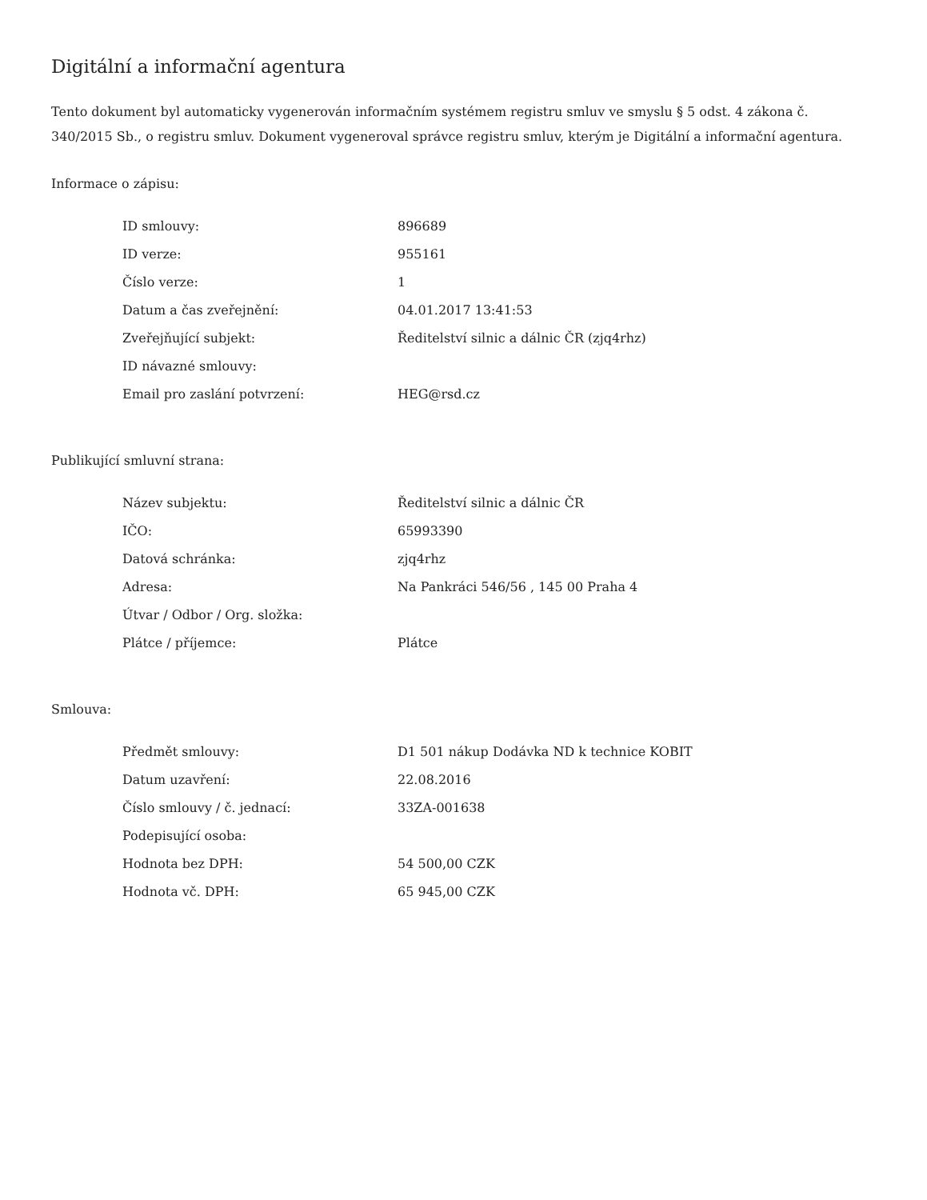Digitální a informační agentura
Tento dokument byl automaticky vygenerován informačním systémem registru smluv ve smyslu § 5 odst. 4 zákona č. 340/2015 Sb., o registru smluv. Dokument vygeneroval správce registru smluv, kterým je Digitální a informační agentura.
Informace o zápisu:
| ID smlouvy: | 896689 |
| ID verze: | 955161 |
| Číslo verze: | 1 |
| Datum a čas zveřejnění: | 04.01.2017 13:41:53 |
| Zveřejňující subjekt: | Ředitelství silnic a dálnic ČR (zjq4rhz) |
| ID návazné smlouvy: | |
| Email pro zaslání potvrzení: | HEG@rsd.cz |
Publikující smluvní strana:
| Název subjektu: | Ředitelství silnic a dálnic ČR |
| IČO: | 65993390 |
| Datová schránka: | zjq4rhz |
| Adresa: | Na Pankráci 546/56 , 145 00 Praha 4 |
| Útvar / Odbor / Org. složka: | |
| Plátce / příjemce: | Plátce |
Smlouva:
| Předmět smlouvy: | D1 501 nákup Dodávka ND k technice KOBIT |
| Datum uzavření: | 22.08.2016 |
| Číslo smlouvy / č. jednací: | 33ZA-001638 |
| Podepisující osoba: | |
| Hodnota bez DPH: | 54 500,00 CZK |
| Hodnota vč. DPH: | 65 945,00 CZK |